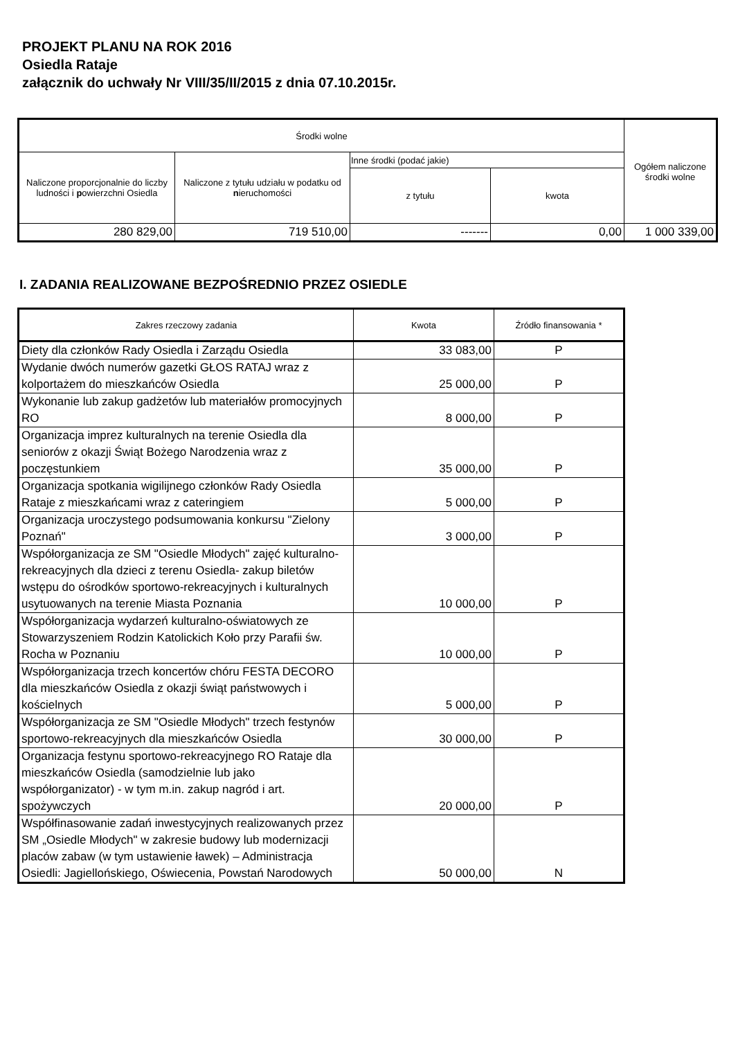PROJEKT PLANU NA ROK 2016
Osiedla Rataje
załącznik do uchwały Nr VIII/35/II/2015 z dnia 07.10.2015r.
| Środki wolne | | | | Ogółem naliczone środki wolne |
| --- | --- | --- | --- | --- |
| Naliczone proporcjonalnie do liczby ludności i p owierzchni Osiedla | Naliczone z tytułu udziału w podatku od n ieruchomości | Inne środki (podać jakie) | | |
| | | z tytułu | kwota | |
| 280 829,00 | 719 510,00 | ------- | 0,00 | 1 000 339,00 |
I. ZADANIA REALIZOWANE BEZPOŚREDNIO PRZEZ OSIEDLE
| Zakres rzeczowy zadania | Kwota | Źródło finansowania * |
| --- | --- | --- |
| Diety dla członków Rady Osiedla i Zarządu Osiedla | 33 083,00 | P |
| Wydanie dwóch numerów gazetki GŁOS RATAJ wraz z kolportażem do mieszkańców Osiedla | 25 000,00 | P |
| Wykonanie lub zakup gadżetów lub materiałów promocyjnych RO | 8 000,00 | P |
| Organizacja imprez kulturalnych na terenie Osiedla dla seniorów z okazji Świąt Bożego Narodzenia wraz z poczęstunkiem | 35 000,00 | P |
| Organizacja spotkania wigilijnego członków Rady Osiedla Rataje z mieszkańcami wraz z cateringiem | 5 000,00 | P |
| Organizacja uroczystego podsumowania konkursu "Zielony Poznań" | 3 000,00 | P |
| Współorganizacja ze SM "Osiedle Młodych" zajęć kulturalno-rekreacyjnych dla dzieci z terenu Osiedla- zakup biletów wstępu do ośrodków sportowo-rekreacyjnych i kulturalnych usytuowanych na terenie Miasta Poznania | 10 000,00 | P |
| Współorganizacja wydarzeń kulturalno-oświatowych ze Stowarzyszeniem Rodzin Katolickich Koło przy Parafii św. Rocha w Poznaniu | 10 000,00 | P |
| Współorganizacja trzech koncertów chóru FESTA DECORO dla mieszkańców Osiedla z okazji świąt państwowych i kościelnych | 5 000,00 | P |
| Współorganizacja ze SM "Osiedle Młodych" trzech festynów sportowo-rekreacyjnych dla mieszkańców Osiedla | 30 000,00 | P |
| Organizacja festynu sportowo-rekreacyjnego RO Rataje dla mieszkańców Osiedla (samodzielnie lub jako współorganizator) - w tym m.in. zakup nagród i art. spożywczych | 20 000,00 | P |
| Współfinasowanie zadań inwestycyjnych realizowanych przez SM „Osiedle Młodych" w zakresie budowy lub modernizacji placów zabaw (w tym ustawienie ławek) – Administracja Osiedli: Jagiellońskiego, Oświecenia, Powstań Narodowych | 50 000,00 | N |